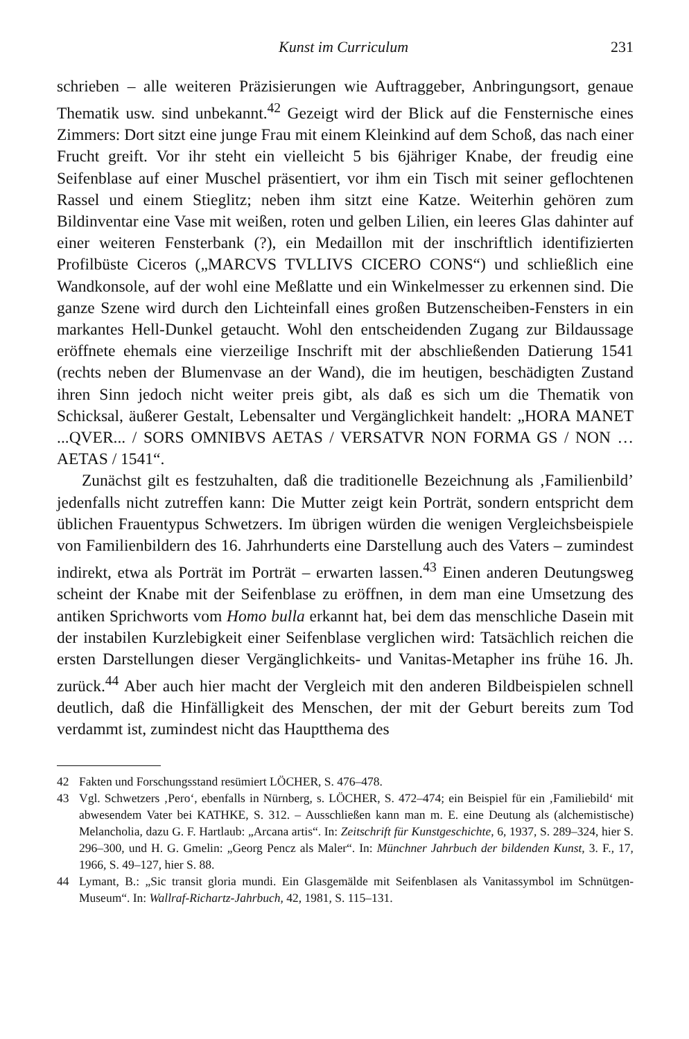Kunst im Curriculum 231
schrieben – alle weiteren Präzisierungen wie Auftraggeber, Anbringungsort, genaue Thematik usw. sind unbekannt.<sup>42</sup> Gezeigt wird der Blick auf die Fensternische eines Zimmers: Dort sitzt eine junge Frau mit einem Kleinkind auf dem Schoß, das nach einer Frucht greift. Vor ihr steht ein vielleicht 5 bis 6jähriger Knabe, der freudig eine Seifenblase auf einer Muschel präsentiert, vor ihm ein Tisch mit seiner geflochtenen Rassel und einem Stieglitz; neben ihm sitzt eine Katze. Weiterhin gehören zum Bildinventar eine Vase mit weißen, roten und gelben Lilien, ein leeres Glas dahinter auf einer weiteren Fensterbank (?), ein Medaillon mit der inschriftlich identifizierten Profilbüste Ciceros („MARCVS TVLLIVS CICERO CONS“) und schließlich eine Wandkonsole, auf der wohl eine Meßlatte und ein Winkelmesser zu erkennen sind. Die ganze Szene wird durch den Lichteinfall eines großen Butzenscheiben-Fensters in ein markantes Hell-Dunkel getaucht. Wohl den entscheidenden Zugang zur Bildaussage eröffnete ehemals eine vierzeilige Inschrift mit der abschließenden Datierung 1541 (rechts neben der Blumenvase an der Wand), die im heutigen, beschädigten Zustand ihren Sinn jedoch nicht weiter preis gibt, als daß es sich um die Thematik von Schicksal, äußerer Gestalt, Lebensalter und Vergänglichkeit handelt: „HORA MANET ...QVER... / SORS OMNIBVS AETAS / VERSATVR NON FORMA GS / NON …AETAS / 1541“.
Zunächst gilt es festzuhalten, daß die traditionelle Bezeichnung als ‚Familienbild’ jedenfalls nicht zutreffen kann: Die Mutter zeigt kein Porträt, sondern entspricht dem üblichen Frauentypus Schwetzers. Im übrigen würden die wenigen Vergleichsbeispiele von Familienbildern des 16. Jahrhunderts eine Darstellung auch des Vaters – zumindest indirekt, etwa als Porträt im Porträt – erwarten lassen.<sup>43</sup> Einen anderen Deutungsweg scheint der Knabe mit der Seifenblase zu eröffnen, in dem man eine Umsetzung des antiken Sprichworts vom Homo bulla erkannt hat, bei dem das menschliche Dasein mit der instabilen Kurzlebigkeit einer Seifenblase verglichen wird: Tatsächlich reichen die ersten Darstellungen dieser Vergänglichkeits- und Vanitas-Metapher ins frühe 16. Jh. zurück.<sup>44</sup> Aber auch hier macht der Vergleich mit den anderen Bildbeispielen schnell deutlich, daß die Hinfälligkeit des Menschen, der mit der Geburt bereits zum Tod verdammt ist, zumindest nicht das Hauptthema des
42 Fakten und Forschungsstand resümiert LÖCHER, S. 476–478.
43 Vgl. Schwetzers ‚Pero‘, ebenfalls in Nürnberg, s. LÖCHER, S. 472–474; ein Beispiel für ein ‚Familiebild‘ mit abwesendem Vater bei KATHKE, S. 312. – Ausschließen kann man m. E. eine Deutung als (alchemistische) Melancholia, dazu G. F. Hartlaub: „Arcana artis“. In: Zeitschrift für Kunstgeschichte, 6, 1937, S. 289–324, hier S. 296–300, und H. G. Gmelin: „Georg Pencz als Maler“. In: Münchner Jahrbuch der bildenden Kunst, 3. F., 17, 1966, S. 49–127, hier S. 88.
44 Lymant, B.: „Sic transit gloria mundi. Ein Glasgemälde mit Seifenblasen als Vanitassymbol im Schnütgen-Museum“. In: Wallraf-Richartz-Jahrbuch, 42, 1981, S. 115–131.